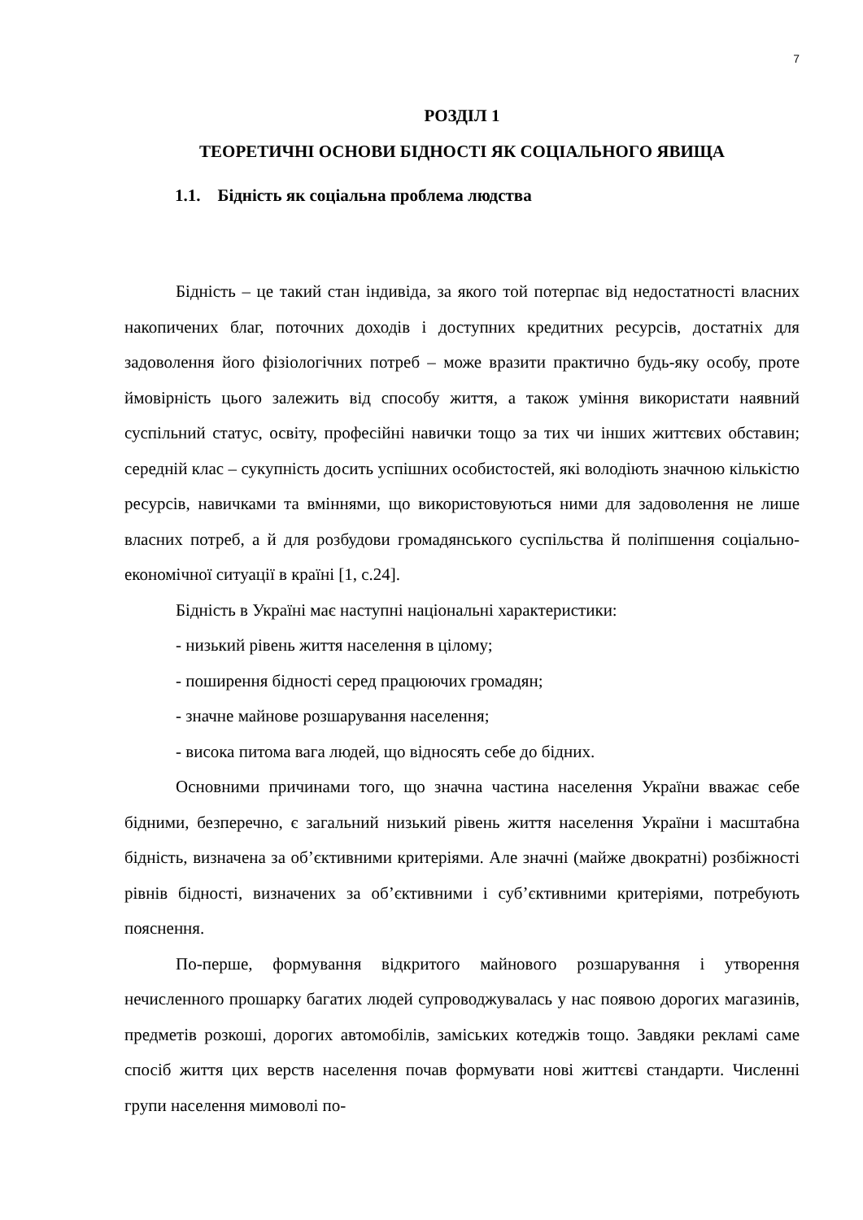7
РОЗДІЛ 1
ТЕОРЕТИЧНІ ОСНОВИ БІДНОСТІ ЯК СОЦІАЛЬНОГО ЯВИЩА
1.1. Бідність як соціальна проблема людства
Бідність – це такий стан індивіда, за якого той потерпає від недостатності власних накопичених благ, поточних доходів і доступних кредитних ресурсів, достатніх для задоволення його фізіологічних потреб – може вразити практично будь-яку особу, проте ймовірність цього залежить від способу життя, а також уміння використати наявний суспільний статус, освіту, професійні навички тощо за тих чи інших життєвих обставин; середній клас – сукупність досить успішних особистостей, які володіють значною кількістю ресурсів, навичками та вміннями, що використовуються ними для задоволення не лише власних потреб, а й для розбудови громадянського суспільства й поліпшення соціально-економічної ситуації в країні [1, с.24].
Бідність в Україні має наступні національні характеристики:
- низький рівень життя населення в цілому;
- поширення бідності серед працюючих громадян;
- значне майнове розшарування населення;
- висока питома вага людей, що відносять себе до бідних.
Основними причинами того, що значна частина населення України вважає себе бідними, безперечно, є загальний низький рівень життя населення України і масштабна бідність, визначена за об’єктивними критеріями. Але значні (майже двократні) розбіжності рівнів бідності, визначених за об’єктивними і суб’єктивними критеріями, потребують пояснення.
По-перше, формування відкритого майнового розшарування і утворення нечисленного прошарку багатих людей супроводжувалась у нас появою дорогих магазинів, предметів розкоші, дорогих автомобілів, заміських котеджів тощо. Завдяки рекламі саме спосіб життя цих верств населення почав формувати нові життєві стандарти. Численні групи населення мимоволі по-